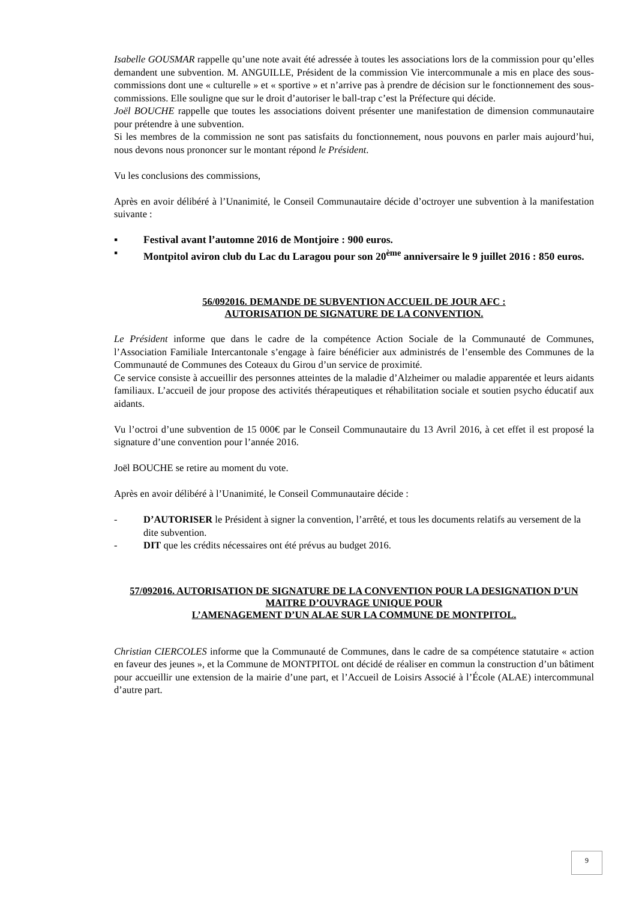Isabelle GOUSMAR rappelle qu’une note avait été adressée à toutes les associations lors de la commission pour qu’elles demandent une subvention. M. ANGUILLE, Président de la commission Vie intercommunale a mis en place des sous-commissions dont une « culturelle » et « sportive » et n’arrive pas à prendre de décision sur le fonctionnement des sous-commissions. Elle souligne que sur le droit d’autoriser le ball-trap c’est la Préfecture qui décide.
Joël BOUCHE rappelle que toutes les associations doivent présenter une manifestation de dimension communautaire pour prétendre à une subvention.
Si les membres de la commission ne sont pas satisfaits du fonctionnement, nous pouvons en parler mais aujourd’hui, nous devons nous prononcer sur le montant répond le Président.
Vu les conclusions des commissions,
Après en avoir délibéré à l’Unanimité, le Conseil Communautaire décide d’octroyer une subvention à la manifestation suivante :
▪ Festival avant l’automne 2016 de Montjoire : 900 euros.
▪ Montpitol aviron club du Lac du Laragou pour son 20<sup>ème</sup> anniversaire le 9 juillet 2016 : 850 euros.
56/092016. DEMANDE DE SUBVENTION ACCUEIL DE JOUR AFC :
AUTORISATION DE SIGNATURE DE LA CONVENTION.
Le Président informe que dans le cadre de la compétence Action Sociale de la Communauté de Communes, l’Association Familiale Intercantonale s’engage à faire bénéficier aux administrés de l’ensemble des Communes de la Communauté de Communes des Coteaux du Girou d’un service de proximité.
Ce service consiste à accueillir des personnes atteintes de la maladie d’Alzheimer ou maladie apparentée et leurs aidants familiaux. L’accueil de jour propose des activités thérapeutiques et réhabilitation sociale et soutien psycho éducatif aux aidants.
Vu l’octroi d’une subvention de 15 000€ par le Conseil Communautaire du 13 Avril 2016, à cet effet il est proposé la signature d’une convention pour l’année 2016.
Joël BOUCHE se retire au moment du vote.
Après en avoir délibéré à l’Unanimité, le Conseil Communautaire décide :
- D’AUTORISER le Président à signer la convention, l’arrêté, et tous les documents relatifs au versement de la dite subvention.
- DIT que les crédits nécessaires ont été prévus au budget 2016.
57/092016. AUTORISATION DE SIGNATURE DE LA CONVENTION POUR LA DESIGNATION D’UN MAITRE D’OUVRAGE UNIQUE POUR
L’AMENAGEMENT D’UN ALAE SUR LA COMMUNE DE MONTPITOL.
Christian CIERCOLES informe que la Communauté de Communes, dans le cadre de sa compétence statutaire « action en faveur des jeunes », et la Commune de MONTPITOL ont décidé de réaliser en commun la construction d’un bâtiment pour accueillir une extension de la mairie d’une part, et l’Accueil de Loisirs Associé à l’École (ALAE) intercommunal d’autre part.
9